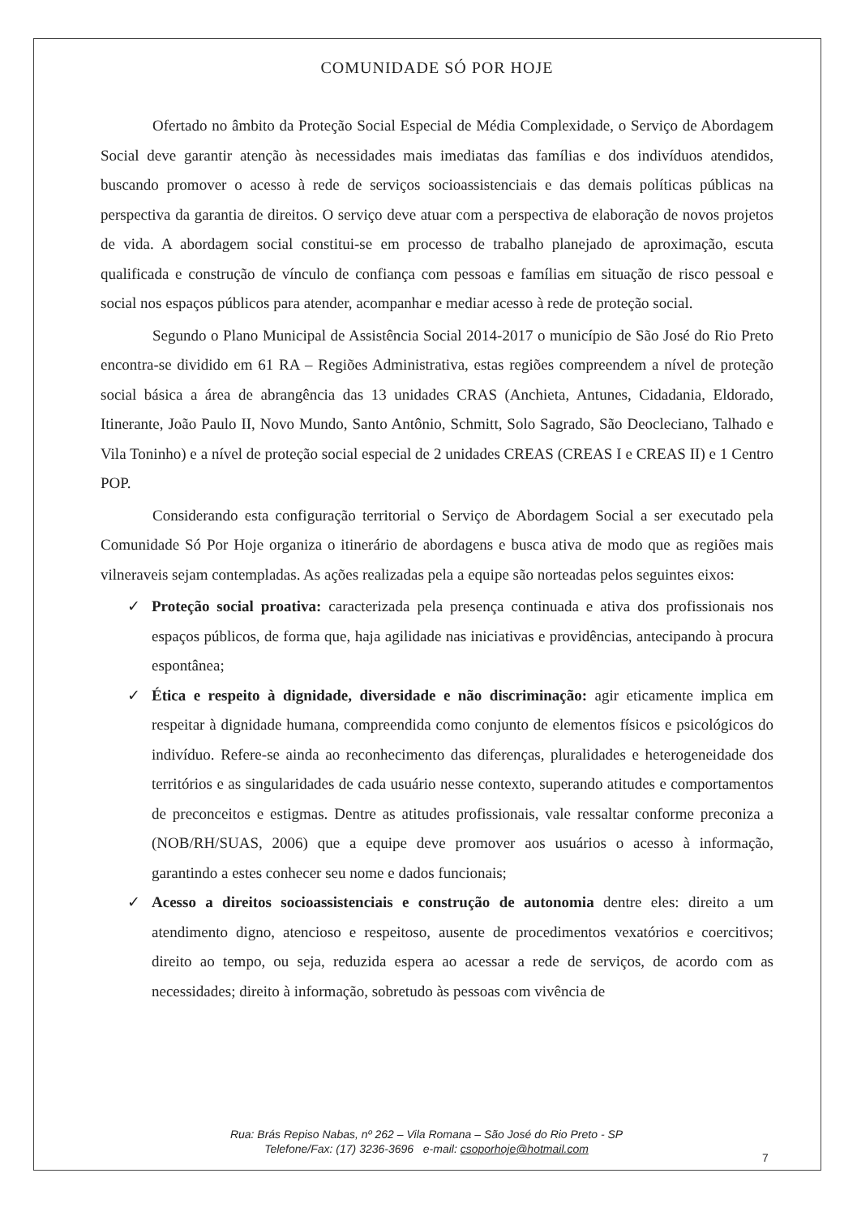COMUNIDADE SÓ POR HOJE
Ofertado no âmbito da Proteção Social Especial de Média Complexidade, o Serviço de Abordagem Social deve garantir atenção às necessidades mais imediatas das famílias e dos indivíduos atendidos, buscando promover o acesso à rede de serviços socioassistenciais e das demais políticas públicas na perspectiva da garantia de direitos. O serviço deve atuar com a perspectiva de elaboração de novos projetos de vida. A abordagem social constitui-se em processo de trabalho planejado de aproximação, escuta qualificada e construção de vínculo de confiança com pessoas e famílias em situação de risco pessoal e social nos espaços públicos para atender, acompanhar e mediar acesso à rede de proteção social.
Segundo o Plano Municipal de Assistência Social 2014-2017 o município de São José do Rio Preto encontra-se dividido em 61 RA – Regiões Administrativa, estas regiões compreendem a nível de proteção social básica a área de abrangência das 13 unidades CRAS (Anchieta, Antunes, Cidadania, Eldorado, Itinerante, João Paulo II, Novo Mundo, Santo Antônio, Schmitt, Solo Sagrado, São Deocleciano, Talhado e Vila Toninho) e a nível de proteção social especial de 2 unidades CREAS (CREAS I e CREAS II) e 1 Centro POP.
Considerando esta configuração territorial o Serviço de Abordagem Social a ser executado pela Comunidade Só Por Hoje organiza o itinerário de abordagens e busca ativa de modo que as regiões mais vilneraveis sejam contempladas. As ações realizadas pela a equipe são norteadas pelos seguintes eixos:
✓ Proteção social proativa: caracterizada pela presença continuada e ativa dos profissionais nos espaços públicos, de forma que, haja agilidade nas iniciativas e providências, antecipando à procura espontânea;
✓ Ética e respeito à dignidade, diversidade e não discriminação: agir eticamente implica em respeitar à dignidade humana, compreendida como conjunto de elementos físicos e psicológicos do indivíduo. Refere-se ainda ao reconhecimento das diferenças, pluralidades e heterogeneidade dos territórios e as singularidades de cada usuário nesse contexto, superando atitudes e comportamentos de preconceitos e estigmas. Dentre as atitudes profissionais, vale ressaltar conforme preconiza a (NOB/RH/SUAS, 2006) que a equipe deve promover aos usuários o acesso à informação, garantindo a estes conhecer seu nome e dados funcionais;
✓ Acesso a direitos socioassistenciais e construção de autonomia dentre eles: direito a um atendimento digno, atencioso e respeitoso, ausente de procedimentos vexatórios e coercitivos; direito ao tempo, ou seja, reduzida espera ao acessar a rede de serviços, de acordo com as necessidades; direito à informação, sobretudo às pessoas com vivência de
Rua: Brás Repiso Nabas, nº 262 – Vila Romana – São José do Rio Preto - SP
Telefone/Fax: (17) 3236-3696 e-mail: csoporhoje@hotmail.com
7